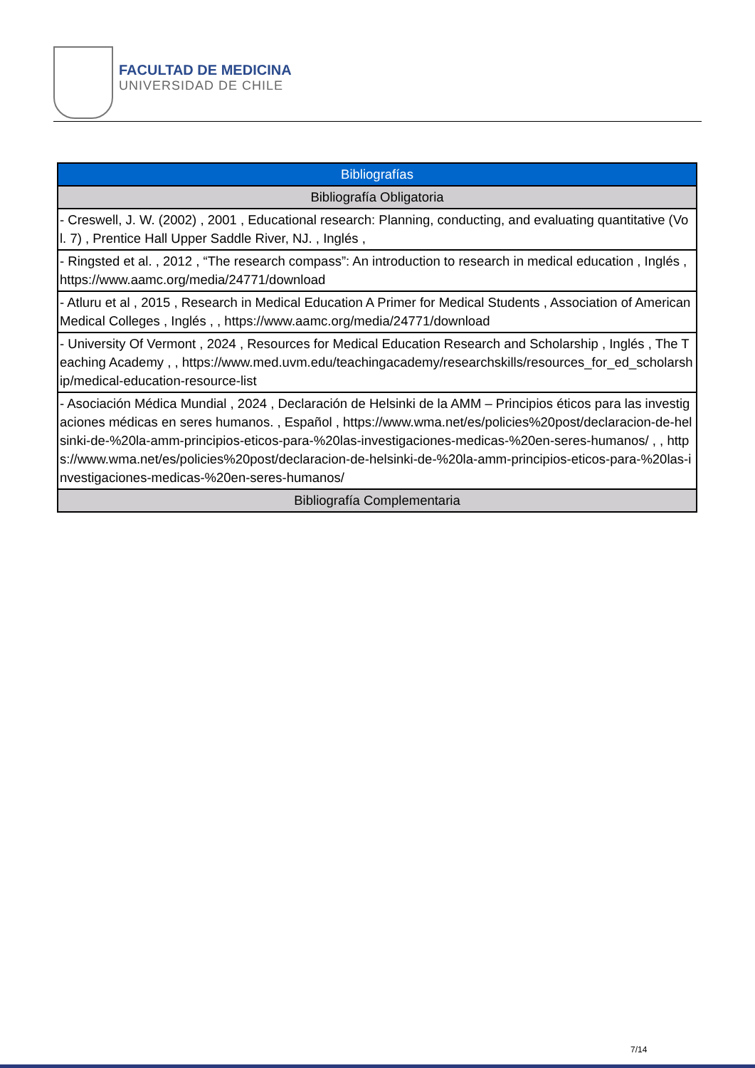FACULTAD DE MEDICINA
UNIVERSIDAD DE CHILE
| Bibliografías |
| --- |
| Bibliografía Obligatoria |
| - Creswell, J. W. (2002) , 2001 , Educational research: Planning, conducting, and evaluating quantitative (Vol. 7) , Prentice Hall Upper Saddle River, NJ. , Inglés , |
| - Ringsted et al. , 2012 , “The research compass”: An introduction to research in medical education , Inglés , https://www.aamc.org/media/24771/download |
| - Atluru et al , 2015 , Research in Medical Education A Primer for Medical Students , Association of American Medical Colleges , Inglés , , https://www.aamc.org/media/24771/download |
| - University Of Vermont , 2024 , Resources for Medical Education Research and Scholarship , Inglés , The Teaching Academy , , https://www.med.uvm.edu/teachingacademy/researchskills/resources_for_ed_scholarship/medical-education-resource-list |
| - Asociación Médica Mundial , 2024 , Declaración de Helsinki de la AMM – Principios éticos para las investigaciones médicas en seres humanos. , Español , https://www.wma.net/es/policies%20post/declaracion-de-helsinki-de-%20la-amm-principios-eticos-para-%20las-investigaciones-medicas-%20en-seres-humanos/ , , https://www.wma.net/es/policies%20post/declaracion-de-helsinki-de-%20la-amm-principios-eticos-para-%20las-investigaciones-medicas-%20en-seres-humanos/ |
| Bibliografía Complementaria |
7/14